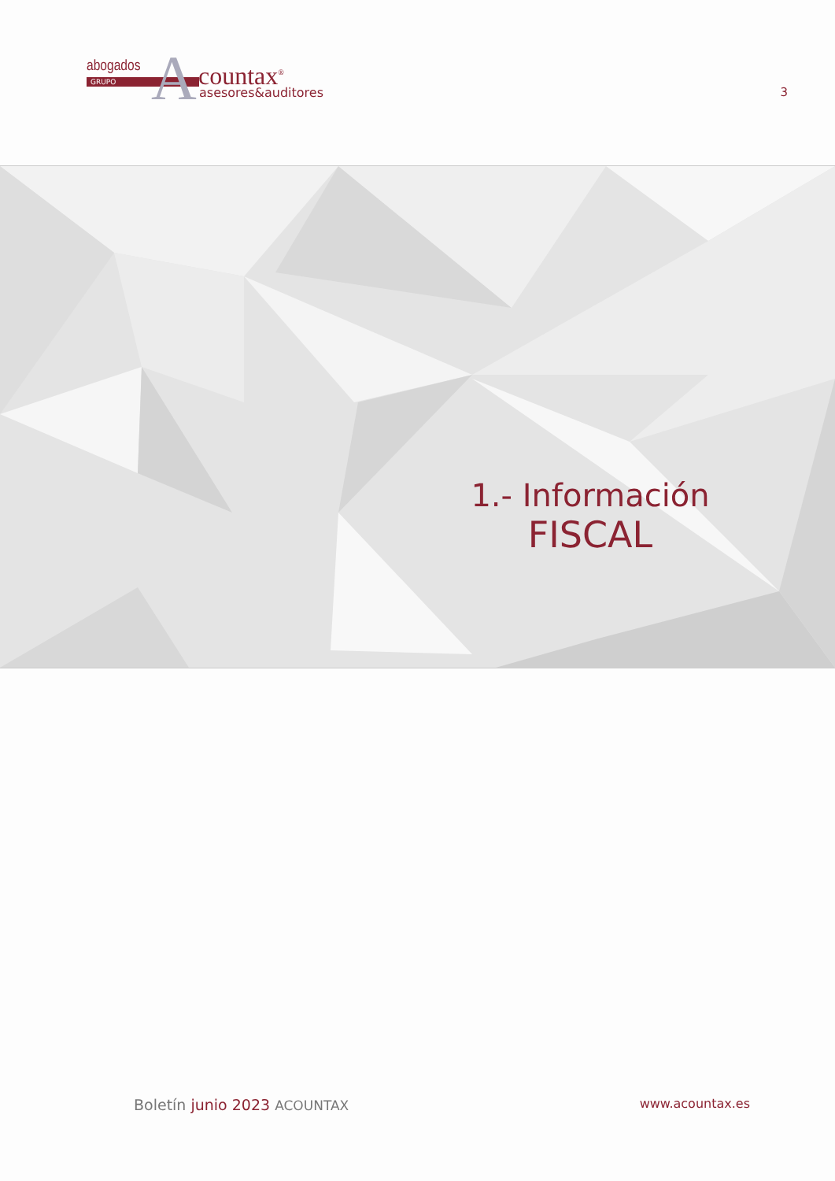abogados
GRUPO A countax<sup>®</sup>
asesores&auditores
3
1.- Información
FISCAL
Boletín junio 2023 ACOUNTAX www.acountax.es